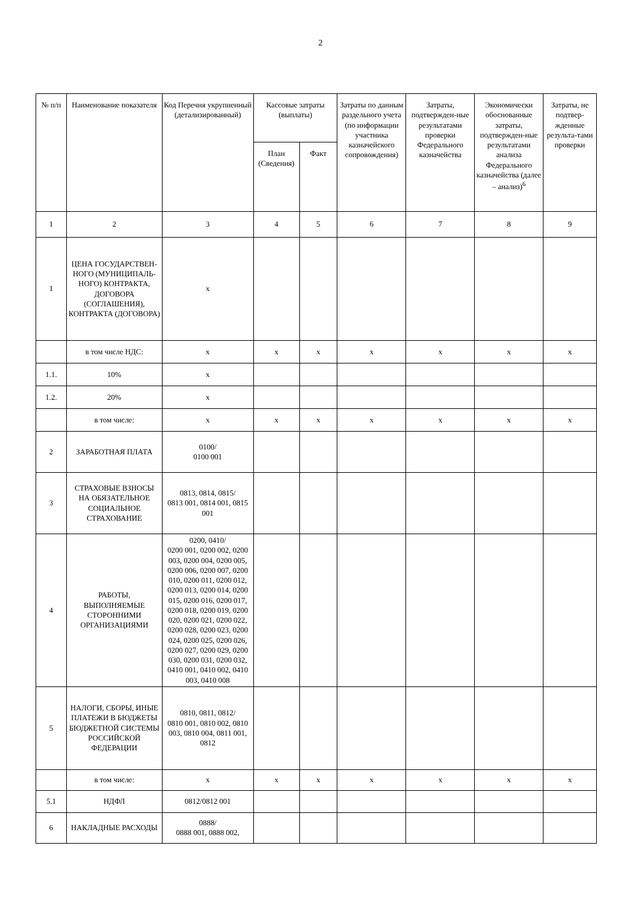2
| № п/п | Наименование показателя | Код Перечня укрупненный (детализированный) | Кассовые затраты (выплаты) | | Затраты по данным раздельного учета (по информации участника казначейского сопровождения) | Затраты, подтвержден-ные результатами проверки Федерального казначейства | Экономически обоснованные затраты, подтвержден-ные результатами анализа Федерального казначейства (далее – анализ)<sup>6</sup> | Затраты, не подтвер-жденные результа-тами проверки |
| --- | --- | --- | --- | --- | --- | --- | --- | --- |
| | | | План (Сведения) | Факт | | | | |
| 1 | 2 | 3 | 4 | 5 | 6 | 7 | 8 | 9 |
| 1 | ЦЕНА ГОСУДАРСТВЕН-НОГО (МУНИЦИПАЛЬ-НОГО) КОНТРАКТА, ДОГОВОРА (СОГЛАШЕНИЯ), КОНТРАКТА (ДОГОВОРА) | x | | | | | | |
| | в том числе НДС: | x | x | x | x | x | x | x |
| 1.1. | 10% | x | | | | | | |
| 1.2. | 20% | x | | | | | | |
| | в том числе: | x | x | x | x | x | x | x |
| 2 | ЗАРАБОТНАЯ ПЛАТА | 0100/ 0100 001 | | | | | | |
| 3 | СТРАХОВЫЕ ВЗНОСЫ НА ОБЯЗАТЕЛЬНОЕ СОЦИАЛЬНОЕ СТРАХОВАНИЕ | 0813, 0814, 0815/ 0813 001, 0814 001, 0815 001 | | | | | | |
| 4 | РАБОТЫ, ВЫПОЛНЯЕМЫЕ СТОРОННИМИ ОРГАНИЗАЦИЯМИ | 0200, 0410/ 0200 001, 0200 002, 0200 003, 0200 004, 0200 005, 0200 006, 0200 007, 0200 010, 0200 011, 0200 012, 0200 013, 0200 014, 0200 015, 0200 016, 0200 017, 0200 018, 0200 019, 0200 020, 0200 021, 0200 022, 0200 028, 0200 023, 0200 024, 0200 025, 0200 026, 0200 027, 0200 029, 0200 030, 0200 031, 0200 032, 0410 001, 0410 002, 0410 003, 0410 008 | | | | | | |
| 5 | НАЛОГИ, СБОРЫ, ИНЫЕ ПЛАТЕЖИ В БЮДЖЕТЫ БЮДЖЕТНОЙ СИСТЕМЫ РОССИЙСКОЙ ФЕДЕРАЦИИ | 0810, 0811, 0812/ 0810 001, 0810 002, 0810 003, 0810 004, 0811 001, 0812 | | | | | | |
| | в том числе: | x | x | x | x | x | x | x |
| 5.1 | НДФЛ | 0812/0812 001 | | | | | | |
| 6 | НАКЛАДНЫЕ РАСХОДЫ | 0888/ 0888 001, 0888 002, | | | | | | |